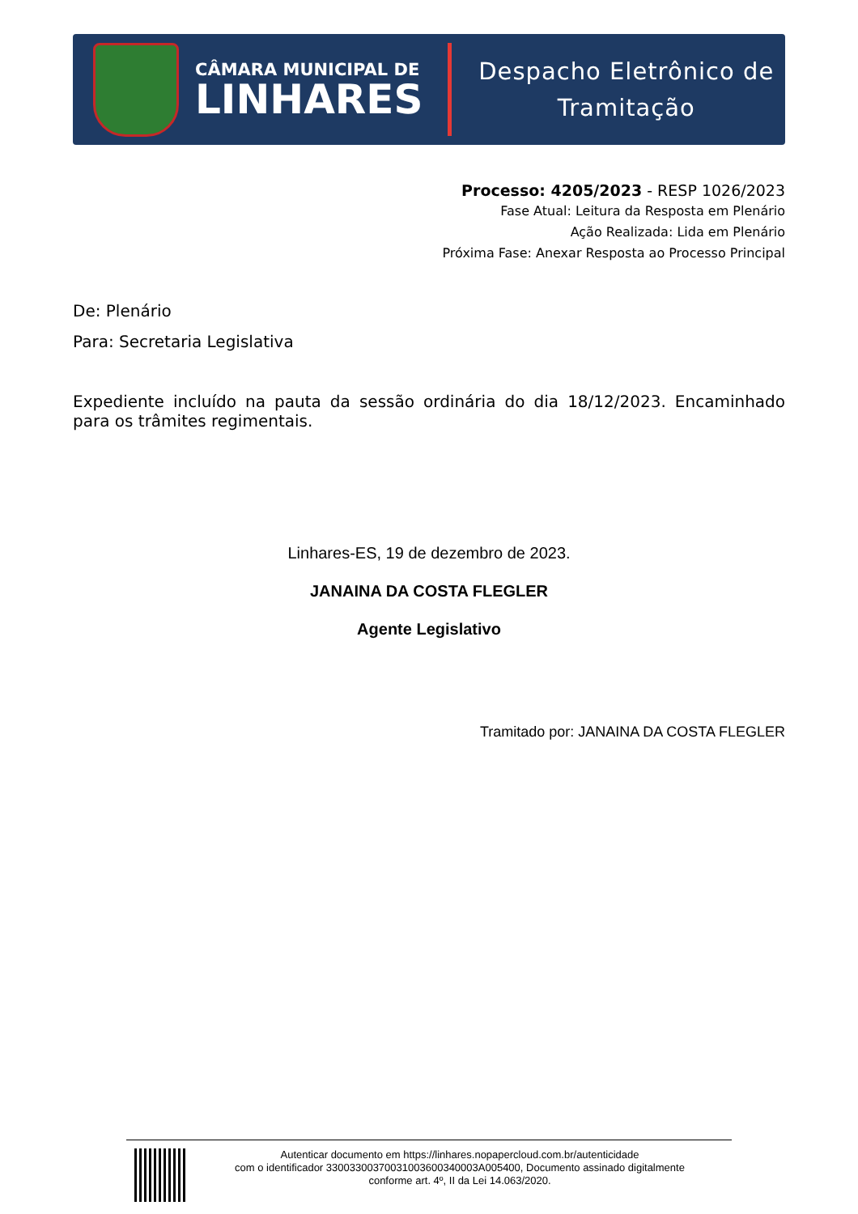CÂMARA MUNICIPAL DE
LINHARES
Despacho Eletrônico de
Tramitação
Processo: 4205/2023 - RESP 1026/2023
Fase Atual: Leitura da Resposta em Plenário
Ação Realizada: Lida em Plenário
Próxima Fase: Anexar Resposta ao Processo Principal
De: Plenário
Para: Secretaria Legislativa
Expediente incluído na pauta da sessão ordinária do dia 18/12/2023. Encaminhado para os trâmites regimentais.
Linhares-ES, 19 de dezembro de 2023.
JANAINA DA COSTA FLEGLER
Agente Legislativo
Tramitado por: JANAINA DA COSTA FLEGLER
Autenticar documento em https://linhares.nopapercloud.com.br/autenticidade
com o identificador 33003300370031003600340003A005400, Documento assinado digitalmente
conforme art. 4º, II da Lei 14.063/2020.